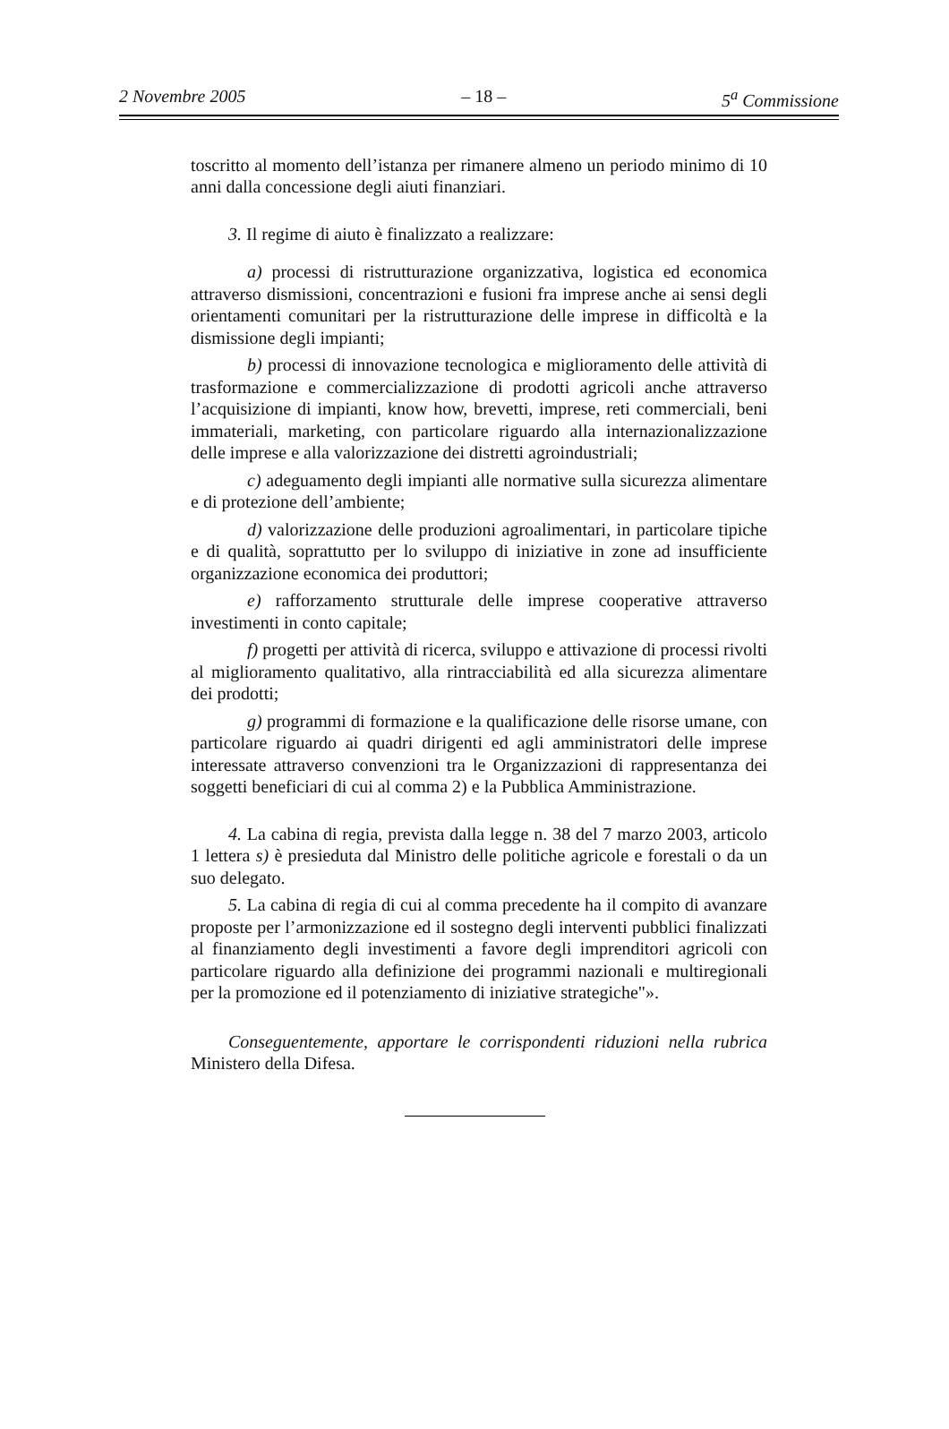2 Novembre 2005 – 18 – 5<sup>a</sup> Commissione
toscritto al momento dell’istanza per rimanere almeno un periodo minimo di 10 anni dalla concessione degli aiuti finanziari.
3. Il regime di aiuto è finalizzato a realizzare:
a) processi di ristrutturazione organizzativa, logistica ed economica attraverso dismissioni, concentrazioni e fusioni fra imprese anche ai sensi degli orientamenti comunitari per la ristrutturazione delle imprese in difficoltà e la dismissione degli impianti;
b) processi di innovazione tecnologica e miglioramento delle attività di trasformazione e commercializzazione di prodotti agricoli anche attraverso l’acquisizione di impianti, know how, brevetti, imprese, reti commerciali, beni immateriali, marketing, con particolare riguardo alla internazionalizzazione delle imprese e alla valorizzazione dei distretti agroindustriali;
c) adeguamento degli impianti alle normative sulla sicurezza alimentare e di protezione dell’ambiente;
d) valorizzazione delle produzioni agroalimentari, in particolare tipiche e di qualità, soprattutto per lo sviluppo di iniziative in zone ad insufficiente organizzazione economica dei produttori;
e) rafforzamento strutturale delle imprese cooperative attraverso investimenti in conto capitale;
f) progetti per attività di ricerca, sviluppo e attivazione di processi rivolti al miglioramento qualitativo, alla rintracciabilità ed alla sicurezza alimentare dei prodotti;
g) programmi di formazione e la qualificazione delle risorse umane, con particolare riguardo ai quadri dirigenti ed agli amministratori delle imprese interessate attraverso convenzioni tra le Organizzazioni di rappresentanza dei soggetti beneficiari di cui al comma 2) e la Pubblica Amministrazione.
4. La cabina di regia, prevista dalla legge n. 38 del 7 marzo 2003, articolo 1 lettera s) è presieduta dal Ministro delle politiche agricole e forestali o da un suo delegato.
5. La cabina di regia di cui al comma precedente ha il compito di avanzare proposte per l’armonizzazione ed il sostegno degli interventi pubblici finalizzati al finanziamento degli investimenti a favore degli imprenditori agricoli con particolare riguardo alla definizione dei programmi nazionali e multiregionali per la promozione ed il potenziamento di iniziative strategiche"».
Conseguentemente, apportare le corrispondenti riduzioni nella rubrica Ministero della Difesa.